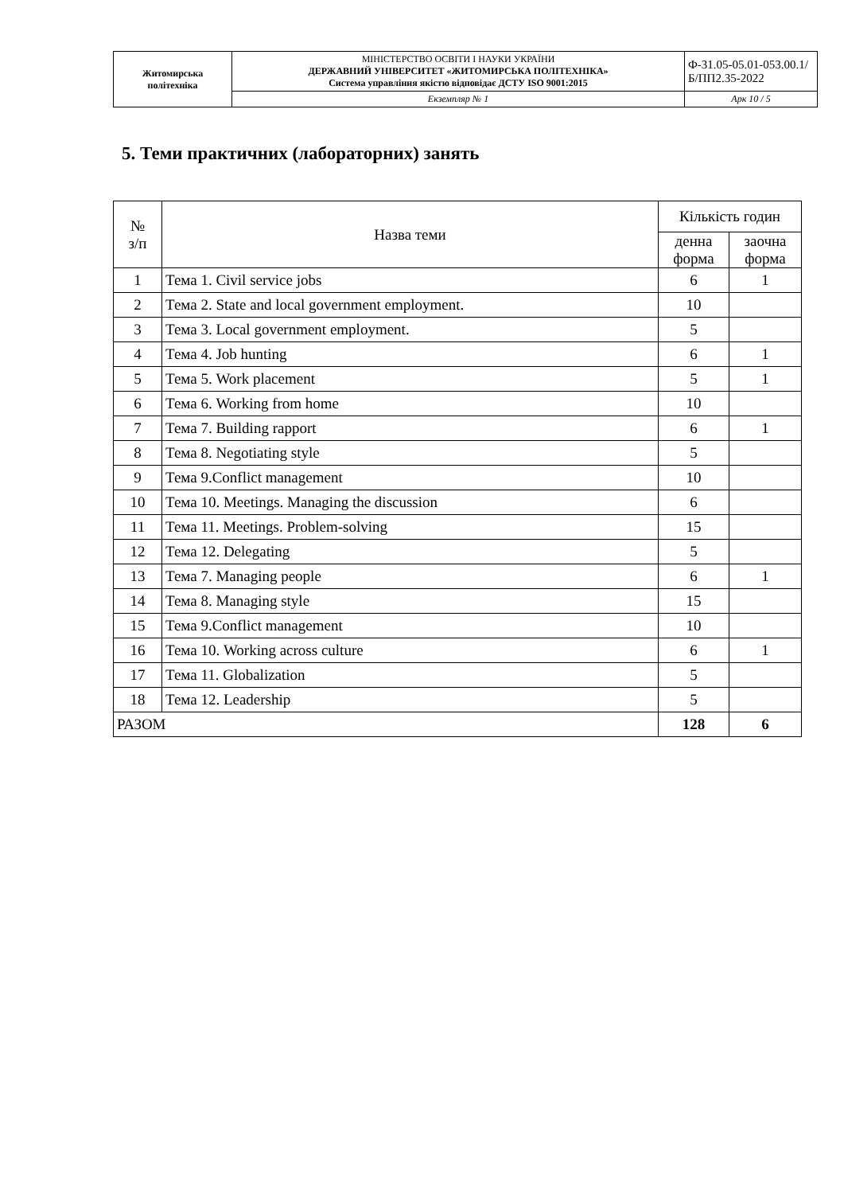| Житомирська політехніка | МІНІСТЕРСТВО ОСВІТИ І НАУКИ УКРАЇНИ ДЕРЖАВНИЙ УНІВЕРСИТЕТ «ЖИТОМИРСЬКА ПОЛІТЕХНІКА» Система управління якістю відповідає ДСТУ ISO 9001:2015 | Ф-31.05-05.01-053.00.1/Б/ПП2.35-2022 |
| | Екземпляр № 1 | Арк 10 / 5 |
5. Теми практичних (лабораторних) занять
| № з/п | Назва теми | Кількість годин | |
| --- | --- | --- | --- |
| | | денна форма | заочна форма |
| 1 | Тема 1. Civil service jobs | 6 | 1 |
| 2 | Тема 2. State and local government employment. | 10 | |
| 3 | Тема 3. Local government employment. | 5 | |
| 4 | Тема 4. Job hunting | 6 | 1 |
| 5 | Тема 5. Work placement | 5 | 1 |
| 6 | Тема 6. Working from home | 10 | |
| 7 | Тема 7. Building rapport | 6 | 1 |
| 8 | Тема 8. Negotiating style | 5 | |
| 9 | Тема 9.Conflict management | 10 | |
| 10 | Тема 10. Meetings. Managing the discussion | 6 | |
| 11 | Тема 11. Meetings. Problem-solving | 15 | |
| 12 | Тема 12. Delegating | 5 | |
| 13 | Тема 7. Managing people | 6 | 1 |
| 14 | Тема 8. Managing style | 15 | |
| 15 | Тема 9.Conflict management | 10 | |
| 16 | Тема 10. Working across culture | 6 | 1 |
| 17 | Тема 11. Globalization | 5 | |
| 18 | Тема 12. Leadership | 5 | |
| РАЗОМ | | 128 | 6 |